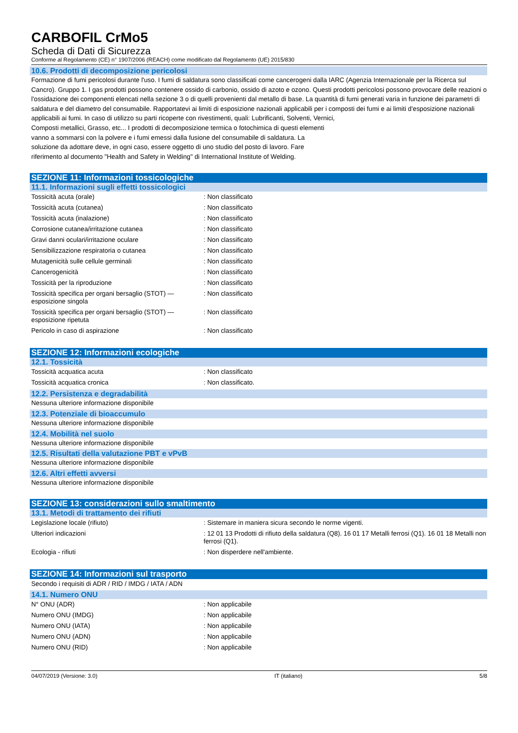CARBOFIL CrMo5
Scheda di Dati di Sicurezza
Conforme al Regolamento (CE) n° 1907/2006 (REACH) come modificato dal Regolamento (UE) 2015/830
10.6. Prodotti di decomposizione pericolosi
Formazione di fumi pericolosi durante l'uso. I fumi di saldatura sono classificati come cancerogeni dalla IARC (Agenzia Internazionale per la Ricerca sul Cancro). Gruppo 1. I gas prodotti possono contenere ossido di carbonio, ossido di azoto e ozono. Questi prodotti pericolosi possono provocare delle reazioni o l'ossidazione dei componenti elencati nella sezione 3 o di quelli provenienti dal metallo di base. La quantità di fumi generati varia in funzione dei parametri di saldatura e del diametro del consumabile. Rapportatevi ai limiti di esposizione nazionali applicabili per i composti dei fumi e ai limiti d'esposizione nazionali applicabili ai fumi. In caso di utilizzo su parti ricoperte con rivestimenti, quali: Lubrificanti, Solventi, Vernici,
Composti metallici, Grasso, etc... I prodotti di decomposizione termica o fotochimica di questi elementi vanno a sommarsi con la polvere e i fumi emessi dalla fusione del consumabile di saldatura. La soluzione da adottare deve, in ogni caso, essere oggetto di uno studio del posto di lavoro. Fare riferimento al documento "Health and Safety in Welding" di International Institute of Welding.
SEZIONE 11: Informazioni tossicologiche
11.1. Informazioni sugli effetti tossicologici
| Tossicità acuta (orale) | : Non classificato |
| Tossicità acuta (cutanea) | : Non classificato |
| Tossicità acuta (inalazione) | : Non classificato |
| Corrosione cutanea/irritazione cutanea | : Non classificato |
| Gravi danni oculari/irritazione oculare | : Non classificato |
| Sensibilizzazione respiratoria o cutanea | : Non classificato |
| Mutagenicità sulle cellule germinali | : Non classificato |
| Cancerogenicità | : Non classificato |
| Tossicità per la riproduzione | : Non classificato |
| Tossicità specifica per organi bersaglio (STOT) — esposizione singola | : Non classificato |
| Tossicità specifica per organi bersaglio (STOT) — esposizione ripetuta | : Non classificato |
| Pericolo in caso di aspirazione | : Non classificato |
SEZIONE 12: Informazioni ecologiche
12.1. Tossicità
| Tossicità acquatica acuta | : Non classificato |
| Tossicità acquatica cronica | : Non classificato. |
12.2. Persistenza e degradabilità
Nessuna ulteriore informazione disponibile
12.3. Potenziale di bioaccumulo
Nessuna ulteriore informazione disponibile
12.4. Mobilità nel suolo
Nessuna ulteriore informazione disponibile
12.5. Risultati della valutazione PBT e vPvB
Nessuna ulteriore informazione disponibile
12.6. Altri effetti avversi
Nessuna ulteriore informazione disponibile
SEZIONE 13: considerazioni sullo smaltimento
13.1. Metodi di trattamento dei rifiuti
| Legislazione locale (rifiuto) | : Sistemare in maniera sicura secondo le norme vigenti. |
| Ulteriori indicazioni | : 12 01 13 Prodotti di rifiuto della saldatura (Q8). 16 01 17 Metalli ferrosi (Q1). 16 01 18 Metalli non ferrosi (Q1). |
| Ecologia - rifiuti | : Non disperdere nell'ambiente. |
SEZIONE 14: Informazioni sul trasporto
Secondo i requisiti di ADR / RID / IMDG / IATA / ADN
14.1. Numero ONU
| N° ONU (ADR) | : Non applicabile |
| Numero ONU (IMDG) | : Non applicabile |
| Numero ONU (IATA) | : Non applicabile |
| Numero ONU (ADN) | : Non applicabile |
| Numero ONU (RID) | : Non applicabile |
04/07/2019 (Versione: 3.0) IT (italiano) 5/8